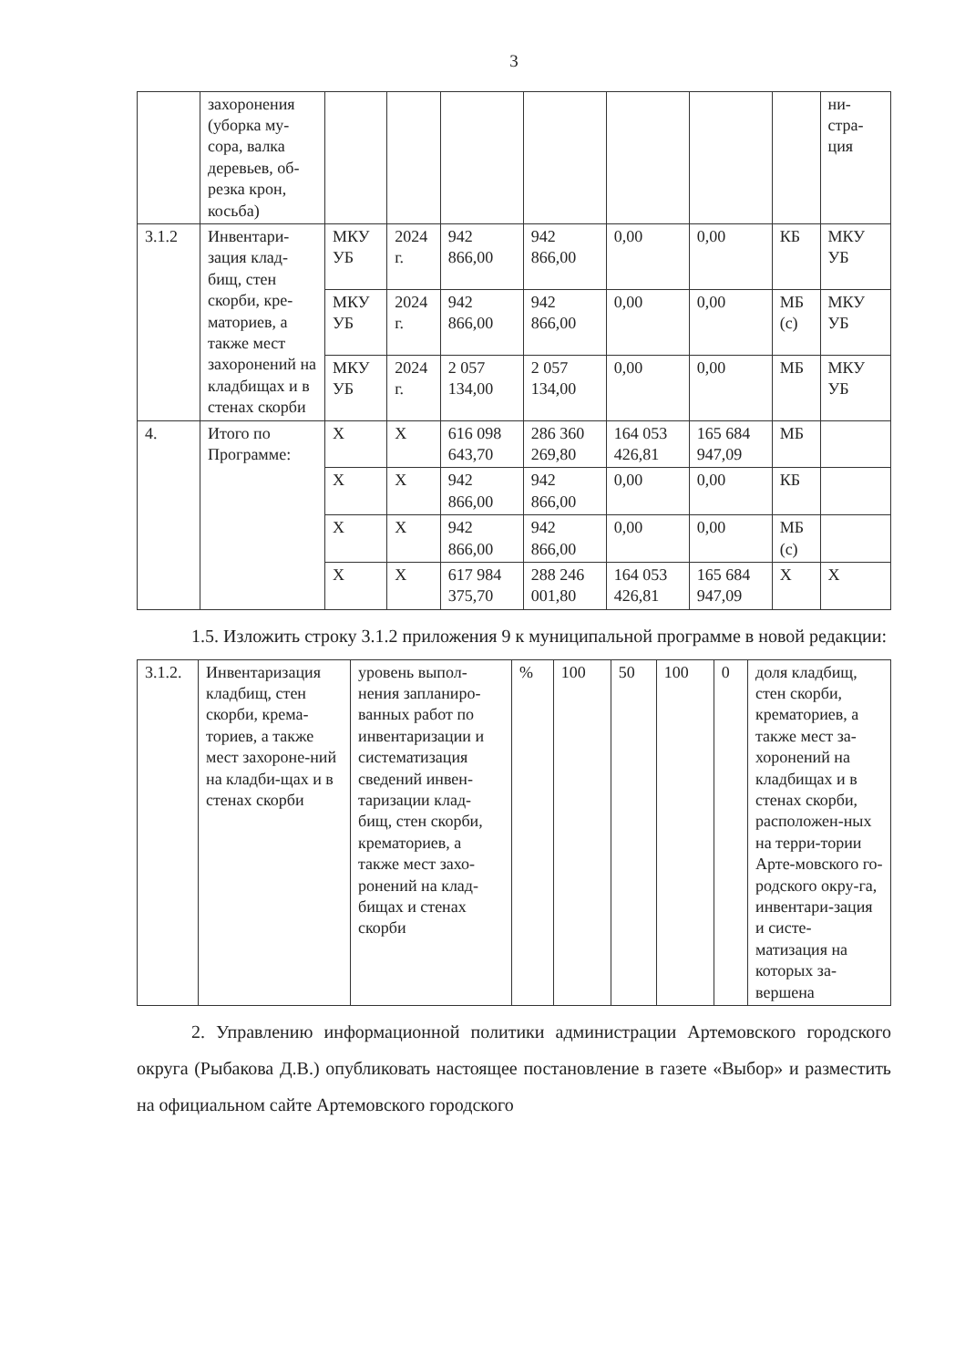3
| | захоронения (уборка му-сора, валка деревьев, об-резка крон, косьба) | | | | | | | | ни-стра-ция |
| 3.1.2 | Инвентари-зация клад-бищ, стен скорби, кре-маториев, а также мест захоронений на кладбищах и в стенах скорби | МКУ УБ | 2024 г. | 942 866,00 | 942 866,00 | 0,00 | 0,00 | КБ | МКУ УБ |
| | | МКУ УБ | 2024 г. | 942 866,00 | 942 866,00 | 0,00 | 0,00 | МБ (с) | МКУ УБ |
| | | МКУ УБ | 2024 г. | 2 057 134,00 | 2 057 134,00 | 0,00 | 0,00 | МБ | МКУ УБ |
| 4. | Итого по Программе: | Х | Х | 616 098 643,70 | 286 360 269,80 | 164 053 426,81 | 165 684 947,09 | МБ | |
| | | Х | Х | 942 866,00 | 942 866,00 | 0,00 | 0,00 | КБ | |
| | | Х | Х | 942 866,00 | 942 866,00 | 0,00 | 0,00 | МБ (с) | |
| | | Х | Х | 617 984 375,70 | 288 246 001,80 | 164 053 426,81 | 165 684 947,09 | Х | Х |
1.5. Изложить строку 3.1.2 приложения 9 к муниципальной программе в новой редакции:
| 3.1.2. | Инвентаризация кладбищ, стен скорби, крема-ториев, а также мест захороне-ний на кладби-щах и в стенах скорби | уровень выпол-нения запланиро-ванных работ по инвентаризации и систематизация сведений инвен-таризации клад-бищ, стен скорби, крематориев, а также мест захо-ронений на клад-бищах и стенах скорби | % | 100 | 50 | 100 | 0 | доля кладбищ, стен скорби, крематориев, а также мест за-хоронений на кладбищах и в стенах скорби, расположен-ных на терри-тории Арте-мовского го-родского окру-га, инвентари-зация и систе-матизация на которых за-вершена |
2. Управлению информационной политики администрации Артемовского городского округа (Рыбакова Д.В.) опубликовать настоящее постановление в газете «Выбор» и разместить на официальном сайте Артемовского городского